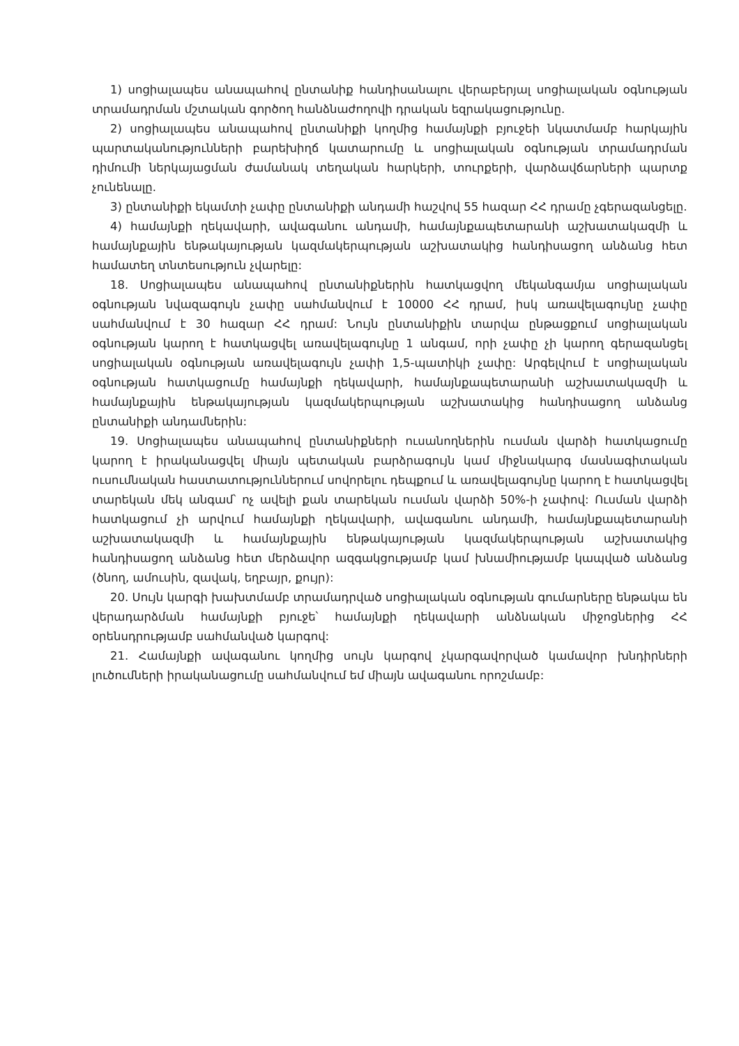1) սոցիալապես անապահով ընտանիք հանդիսանալու վերաբերյալ սոցիալական օգնության տրամադրման մշտական գործող հանձնաժողովի դրական եզրակացությունը.
2) սոցիալապես անապահով ընտանիքի կողմից համայնքի բյուջեի նկատմամբ հարկային պարտականությունների բարեխիղճ կատարումը և սոցիալական օգնության տրամադրման դիմումի ներկայացման ժամանակ տեղական հարկերի, տուրքերի, վարձավճարների պարտք չունենալը.
3) ընտանիքի եկամտի չափը ընտանիքի անդամի հաշվով 55 հազար ՀՀ դրամը չգերազանցելը.
4) համայնքի ղեկավարի, ավագանու անդամի, համայնքապետարանի աշխատակազմի և համայնքային ենթակայության կազմակերպության աշխատակից հանդիսացող անձանց հետ համատեղ տնտեսություն չվարելը:
18. Սոցիալապես անապահով ընտանիքներին հատկացվող մեկանգամյա սոցիալական օգնության նվազագույն չափը սահմանվում է 10000 ՀՀ դրամ, իսկ առավելագույնը չափը սահմանվում է 30 հազար ՀՀ դրամ: Նույն ընտանիքին տարվա ընթացքում սոցիալական օգնության կարող է հատկացվել առավելագույնը 1 անգամ, որի չափը չի կարող գերազանցել սոցիալական օգնության առավելագույն չափի 1,5-պատիկի չափը: Արգելվում է սոցիալական օգնության հատկացումը համայնքի ղեկավարի, համայնքապետարանի աշխատակազմի և համայնքային ենթակայության կազմակերպության աշխատակից հանդիսացող անձանց ընտանիքի անդամներին:
19. Սոցիալապես անապահով ընտանիքների ուսանողներին ուսման վարձի հատկացումը կարող է իրականացվել միայն պետական բարձրագույն կամ միջնակարգ մասնագիտական ուսումնական հաստատություններում սովորելու դեպքում և առավելագույնը կարող է հատկացվել տարեկան մեկ անգամ՝ ոչ ավելի քան տարեկան ուսման վարձի 50%-ի չափով: Ուսման վարձի հատկացում չի արվում համայնքի ղեկավարի, ավագանու անդամի, համայնքապետարանի աշխատակազմի և համայնքային ենթակայության կազմակերպության աշխատակից հանդիսացող անձանց հետ մերձավոր ազգակցությամբ կամ խնամիությամբ կապված անձանց (ծնող, ամուսին, զավակ, եղբայր, քույր):
20. Սույն կարգի խախտմամբ տրամադրված սոցիալական օգնության գումարները ենթակա են վերադարձման համայնքի բյուջե՝ համայնքի ղեկավարի անձնական միջոցներից ՀՀ օրենսդրությամբ սահմանված կարգով:
21. Համայնքի ավագանու կողմից սույն կարգով չկարգավորված կամավոր խնդիրների լուծումների իրականացումը սահմանվում եմ միայն ավագանու որոշմամբ: